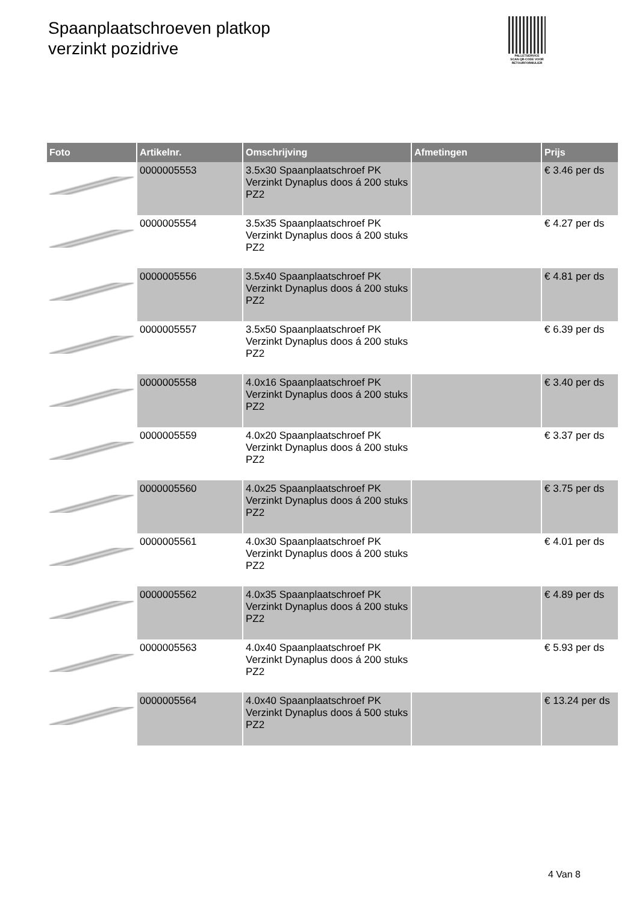Spaanplaatschroeven platkop
verzinkt pozidrive
PALLETSERVICE
SCAN QR-CODE VOOR RETOURFORMULIER
| Foto | Artikelnr. | Omschrijving | Afmetingen | Prijs |
| --- | --- | --- | --- | --- |
| | 0000005553 | 3.5x30 Spaanplaatschroef PK Verzinkt Dynaplus doos á 200 stuks PZ2 | | € 3.46 per ds |
| | 0000005554 | 3.5x35 Spaanplaatschroef PK Verzinkt Dynaplus doos á 200 stuks PZ2 | | € 4.27 per ds |
| | 0000005556 | 3.5x40 Spaanplaatschroef PK Verzinkt Dynaplus doos á 200 stuks PZ2 | | € 4.81 per ds |
| | 0000005557 | 3.5x50 Spaanplaatschroef PK Verzinkt Dynaplus doos á 200 stuks PZ2 | | € 6.39 per ds |
| | 0000005558 | 4.0x16 Spaanplaatschroef PK Verzinkt Dynaplus doos á 200 stuks PZ2 | | € 3.40 per ds |
| | 0000005559 | 4.0x20 Spaanplaatschroef PK Verzinkt Dynaplus doos á 200 stuks PZ2 | | € 3.37 per ds |
| | 0000005560 | 4.0x25 Spaanplaatschroef PK Verzinkt Dynaplus doos á 200 stuks PZ2 | | € 3.75 per ds |
| | 0000005561 | 4.0x30 Spaanplaatschroef PK Verzinkt Dynaplus doos á 200 stuks PZ2 | | € 4.01 per ds |
| | 0000005562 | 4.0x35 Spaanplaatschroef PK Verzinkt Dynaplus doos á 200 stuks PZ2 | | € 4.89 per ds |
| | 0000005563 | 4.0x40 Spaanplaatschroef PK Verzinkt Dynaplus doos á 200 stuks PZ2 | | € 5.93 per ds |
| | 0000005564 | 4.0x40 Spaanplaatschroef PK Verzinkt Dynaplus doos á 500 stuks PZ2 | | € 13.24 per ds |
4 Van 8